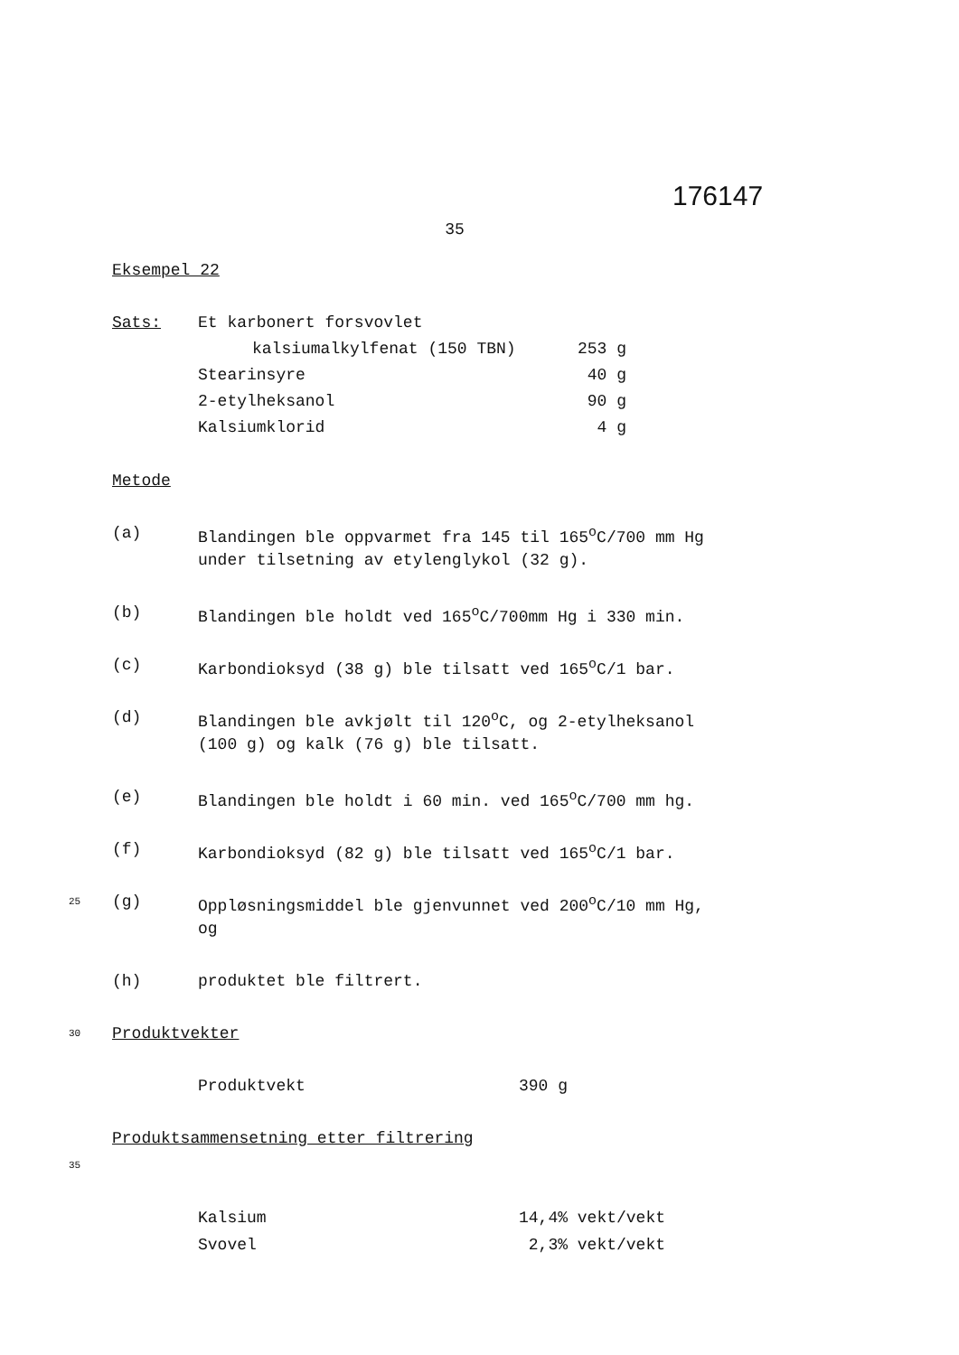176147
35
Eksempel 22
| Sats: | Et karbonert forsvovlet | |
| | kalsiumalkylfenat (150 TBN) | 253 g |
| | Stearinsyre | 40 g |
| | 2-etylheksanol | 90 g |
| | Kalsiumklorid | 4 g |
Metode
(a) Blandingen ble oppvarmet fra 145 til 165<sup>o</sup>C/700 mm Hg
under tilsetning av etylenglykol (32 g).
(b) Blandingen ble holdt ved 165<sup>o</sup>C/700mm Hg i 330 min.
(c) Karbondioksyd (38 g) ble tilsatt ved 165<sup>o</sup>C/1 bar.
(d) Blandingen ble avkjølt til 120<sup>o</sup>C, og 2-etylheksanol
(100 g) og kalk (76 g) ble tilsatt.
(e) Blandingen ble holdt i 60 min. ved 165<sup>o</sup>C/700 mm hg.
(f) Karbondioksyd (82 g) ble tilsatt ved 165<sup>o</sup>C/1 bar.
25 (g) Oppløsningsmiddel ble gjenvunnet ved 200<sup>o</sup>C/10 mm Hg,
og
(h) produktet ble filtrert.
30 Produktvekter
Produktvekt 390 g
Produktsammensetning etter filtrering
35
Kalsium 14,4% vekt/vekt
Svovel 2,3% vekt/vekt